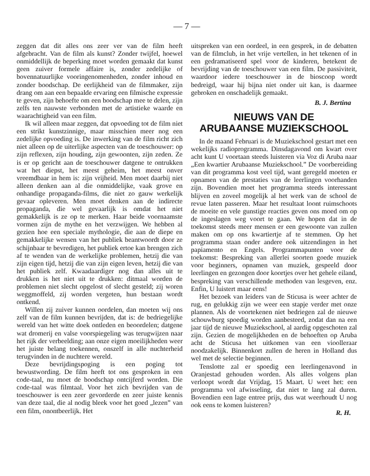— 7 —
zeggen dat dit alles ons zeer ver van de film heeft afgebracht. Van de film als kunst? Zonder twijfel, hoewel onmiddellijk de beperking moet worden gemaakt dat kunst geen zuiver formele affaire is, zonder zedelijke of bovennatuurlijke vooringenomenheden, zonder inhoud en zonder boodschap. De eerlijkheid van de filmmaker, zijn drang om aan een bepaalde ervaring een filmische expressie te geven, zijn behoefte om een boodschap mee te delen, zijn zelfs ten nauwste verbonden met de artistieke waarde en waarachtigheid van een film.
Ik wil alleen maar zeggen, dat opvoeding tot de film niet een strikt kunstzinnige, maar misschien meer nog een zedelijke opvoeding is. De inwerking van de film richt zich niet alleen op de uiterlijke aspecten van de toeschouwer: op zijn reflexen, zijn houding, zijn gewoonten, zijn zeden. Ze is er op gericht aan de toeschouwer datgene te ontrukken wat het diepst, het meest geheim, het meest onver vreemdbaar in hem is: zijn vrijheid. Men moet daarbij niet alleen denken aan al die onmiddelijke, vaak grove en onhandige propaganda-films, die niet zo gauw werkelijk gevaar opleveren. Men moet denken aan de indirecte propaganda, die wel gevaarlijk is omdat het niet gemakkelijk is ze op te merken. Haar beide voornaamste vormen zijn de mythe en het verzwijgen. We hebben al gezien hoe een speciale mythologie, die aan de diepe en gemakkelijke wensen van het publiek beantwoordt door ze schijnbaar te bevredigen, het publiek ertoe kan brengen zich af te wenden van de werkelijke problemen, hetzij die van zijn eigen tijd, hetzij die van zijn eigen leven, hetzij die van het publiek zelf. Kwaadaardiger nog dan alles uit te drukken is het niet uit te drukken: ditmaal worden de problemen niet slecht opgelost of slecht gesteld; zij woren weggmoffeld, zij worden vergeten, hun bestaan wordt ontkend.
Willen zij zuiver kunnen oordelen, dan moeten wij ons zelf van de film kunnen bevrijden, dat is: de bedriegelijke wereld van het witte doek ontleden en beoordelen; datgene wat dromerij en valse voorspiegeling was terugwijzen naar het rijk der verbeelding; aan onze eigen moeilijkheden weer het juiste belang toekennen, onszelf in alle nuchterheid terugvinden in de nuchtere wereld.
Deze bevrijdingspoging is een poging tot bewustwording. De film heeft tot ons gesproken in een code-taal, nu moet de boodschap ontcijferd worden. Die code-taal was filmtaal. Voor het zich bevrijden van de toeschouwer is een zeer gevorderde en zeer juiste kennis van deze taal, die al nodig bleek voor het goed „lezen” van een film, onontbeerlijk. Het
uitspreken van een oordeel, in een gesprek, in de debatten van de filmclub, in het vrije vertellen, in het tekenen of in een gedramatiseerd spel voor de kinderen, betekent de bevrijding van de toeschouwer van een film. De passiviteit, waardoor iedere toeschouwer in de bioscoop wordt bedreigd, waar hij bijna niet onder uit kan, is daarmee gebroken en onschadelijk gemaakt.
B. J. Bertina
NIEUWS VAN DE
ARUBAANSE MUZIEKSCHOOL
In de maand Februari is de Muziekschool gestart met een wekelijks radioprogramma. Dinsdagavond om kwart over acht kunt U voortaan steeds luisteren via Voz di Aruba naar „Een kwartier Arubaanse Muziekschool.” De voorbereiding van dit programma kost veel tijd, want geregeld moeten er opnamen van de prestaties van de leerlingen voorhanden zijn. Bovendien moet het programma steeds interessant blijven en zoveel mogelijk al het werk van de school de revue laten passeren. Maar het resultaat loont ruimschoots de moeite en vele gunstige reacties geven ons moed om op de ingeslagen weg voort te gaan. We hopen dat in de toekomst steeds meer mensen er een gewoonte van zullen maken om op ons kwartiertje af te stemmen. Op het programma staan onder andere ook uitzendingen in het papiamento en Engels. Programmapunten voor de toekomst: Bespreking van allerlei soorten goede muziek voor beginners, opnamen van muziek, gespeeld door leerlingen en gezongen door koortjes over het gehele eiland, bespreking van verschillende methoden van lesgeven, enz. Enfin, U luistert maar eens!
Het bezoek van leiders van de Sticusa is weer achter de rug, en gelukkig zijn we weer een stapje verder met onze plannen. Als de voortekenen niet bedriegen zal de nieuwe schouwburg spoedig worden aanbesteed, zodat dan na een jaar tijd de nieuwe Muziekschool, al aardig opgeschoten zal zijn. Gezien de mogelijkheden en de behoeften op Aruba acht de Sticusa het uitkomen van een vioolleraar noodzakelijk. Binnenkort zullen de heren in Holland dus wel met de selectie beginnen.
Tenslotte zal er spoedig een leerlingenavond in Oranjestad gehouden worden. Als alles volgens plan verloopt wordt dat Vrijdag, 15 Maart. U weet het: een programma vol afwisseling, dat niet te lang zal duren. Bovendien een lage entree prijs, dus wat weerhoudt U nog ook eens te komen luisteren?
R. H.